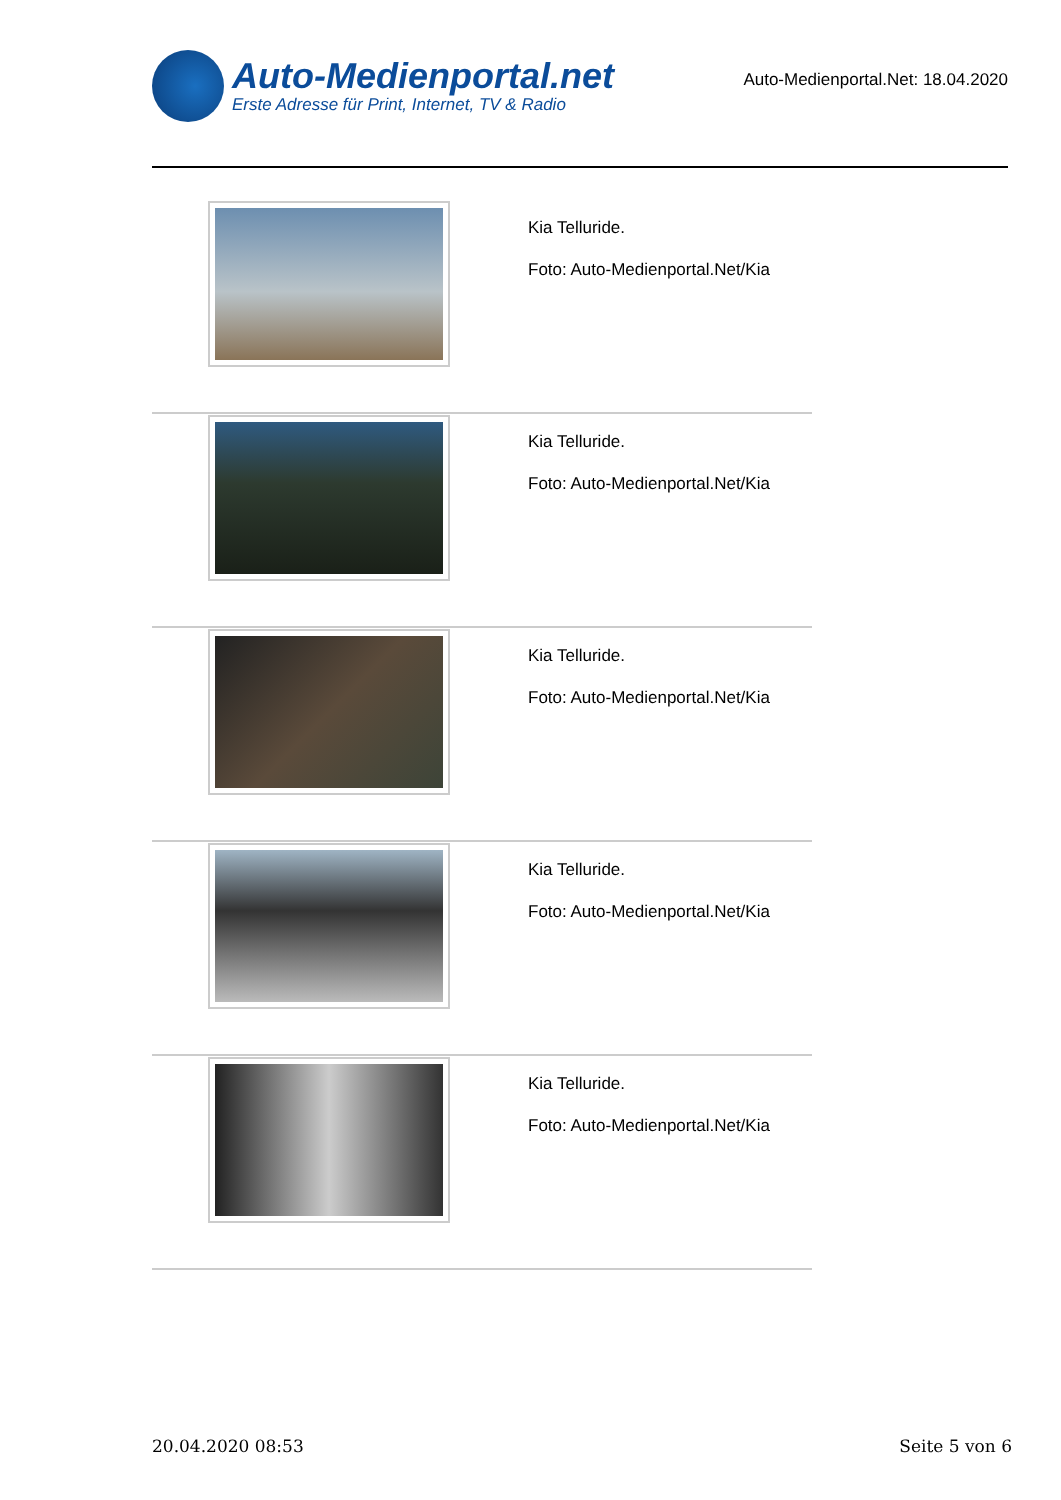Auto-Medienportal.net
Erste Adresse für Print, Internet, TV & Radio
Auto-Medienportal.Net: 18.04.2020
Kia Telluride.
Foto: Auto-Medienportal.Net/Kia
Kia Telluride.
Foto: Auto-Medienportal.Net/Kia
Kia Telluride.
Foto: Auto-Medienportal.Net/Kia
Kia Telluride.
Foto: Auto-Medienportal.Net/Kia
Kia Telluride.
Foto: Auto-Medienportal.Net/Kia
20.04.2020 08:53 Seite 5 von 6